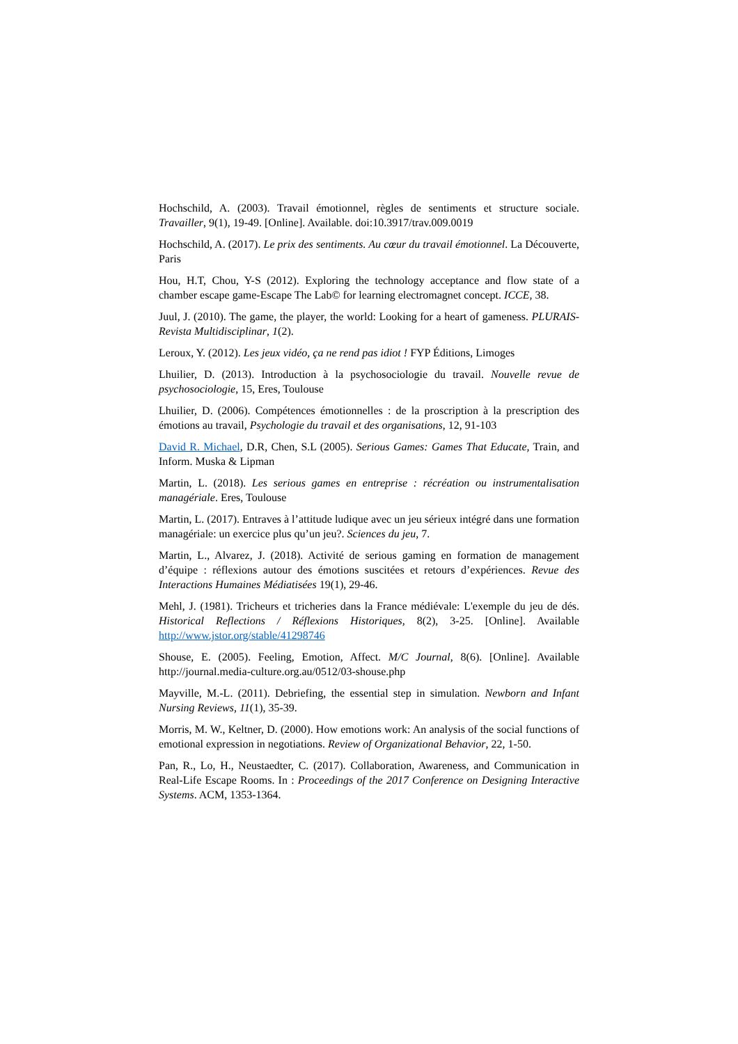Hochschild, A. (2003). Travail émotionnel, règles de sentiments et structure sociale. Travailler, 9(1), 19-49. [Online]. Available. doi:10.3917/trav.009.0019
Hochschild, A. (2017). Le prix des sentiments. Au cœur du travail émotionnel. La Découverte, Paris
Hou, H.T, Chou, Y-S (2012). Exploring the technology acceptance and flow state of a chamber escape game-Escape The Lab© for learning electromagnet concept. ICCE, 38.
Juul, J. (2010). The game, the player, the world: Looking for a heart of gameness. PLURAIS-Revista Multidisciplinar, 1(2).
Leroux, Y. (2012). Les jeux vidéo, ça ne rend pas idiot ! FYP Éditions, Limoges
Lhuilier, D. (2013). Introduction à la psychosociologie du travail. Nouvelle revue de psychosociologie, 15, Eres, Toulouse
Lhuilier, D. (2006). Compétences émotionnelles : de la proscription à la prescription des émotions au travail, Psychologie du travail et des organisations, 12, 91-103
David R. Michael, D.R, Chen, S.L (2005). Serious Games: Games That Educate, Train, and Inform. Muska & Lipman
Martin, L. (2018). Les serious games en entreprise : récréation ou instrumentalisation managériale. Eres, Toulouse
Martin, L. (2017). Entraves à l’attitude ludique avec un jeu sérieux intégré dans une formation managériale: un exercice plus qu’un jeu?. Sciences du jeu, 7.
Martin, L., Alvarez, J. (2018). Activité de serious gaming en formation de management d’équipe : réflexions autour des émotions suscitées et retours d’expériences. Revue des Interactions Humaines Médiatisées 19(1), 29-46.
Mehl, J. (1981). Tricheurs et tricheries dans la France médiévale: L'exemple du jeu de dés. Historical Reflections / Réflexions Historiques, 8(2), 3-25. [Online]. Available http://www.jstor.org/stable/41298746
Shouse, E. (2005). Feeling, Emotion, Affect. M/C Journal, 8(6). [Online]. Available http://journal.media-culture.org.au/0512/03-shouse.php
Mayville, M.-L. (2011). Debriefing, the essential step in simulation. Newborn and Infant Nursing Reviews, 11(1), 35-39.
Morris, M. W., Keltner, D. (2000). How emotions work: An analysis of the social functions of emotional expression in negotiations. Review of Organizational Behavior, 22, 1-50.
Pan, R., Lo, H., Neustaedter, C. (2017). Collaboration, Awareness, and Communication in Real-Life Escape Rooms. In : Proceedings of the 2017 Conference on Designing Interactive Systems. ACM, 1353-1364.